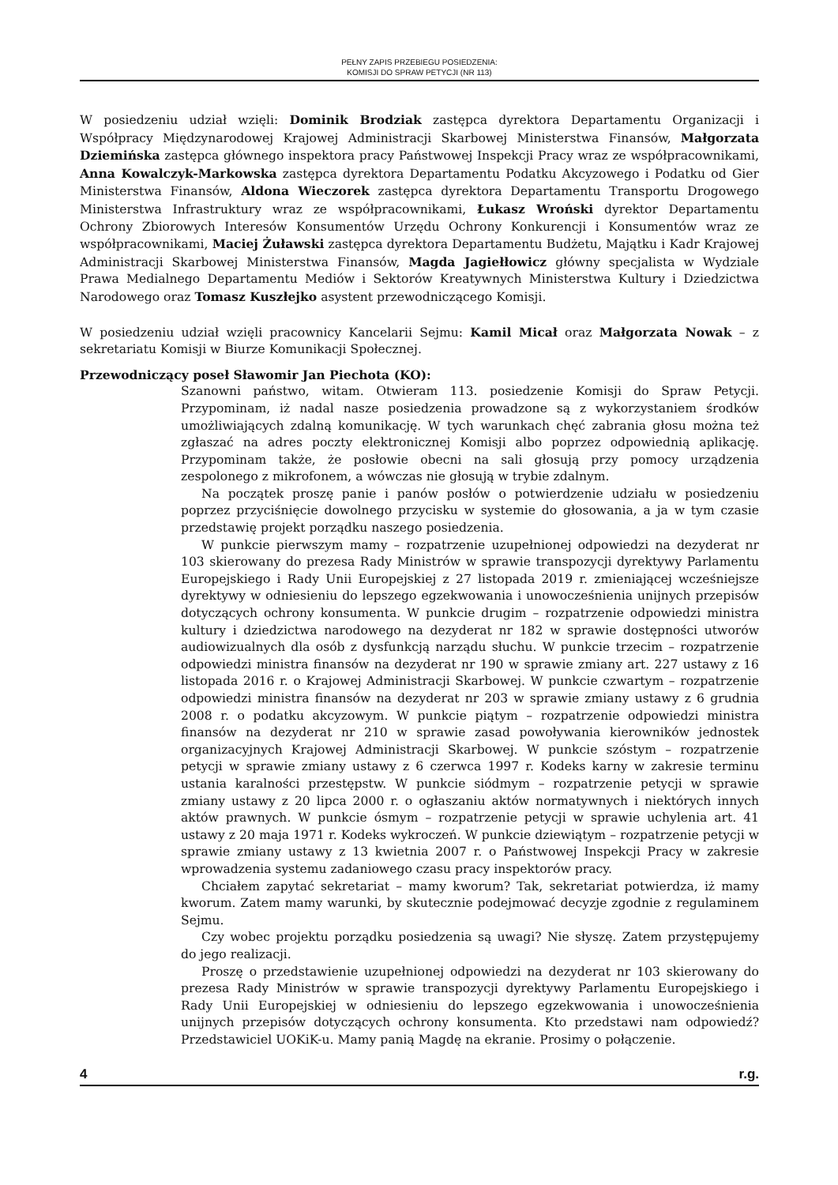PEŁNY ZAPIS PRZEBIEGU POSIEDZENIA:
KOMISJI DO SPRAW PETYCJI (NR 113)
W posiedzeniu udział wzięli: Dominik Brodziak zastępca dyrektora Departamentu Organizacji i Współpracy Międzynarodowej Krajowej Administracji Skarbowej Ministerstwa Finansów, Małgorzata Dziemińska zastępca głównego inspektora pracy Państwowej Inspekcji Pracy wraz ze współpracownikami, Anna Kowalczyk-Markowska zastępca dyrektora Departamentu Podatku Akcyzowego i Podatku od Gier Ministerstwa Finansów, Aldona Wieczorek zastępca dyrektora Departamentu Transportu Drogowego Ministerstwa Infrastruktury wraz ze współpracownikami, Łukasz Wroński dyrektor Departamentu Ochrony Zbiorowych Interesów Konsumentów Urzędu Ochrony Konkurencji i Konsumentów wraz ze współpracownikami, Maciej Żuławski zastępca dyrektora Departamentu Budżetu, Majątku i Kadr Krajowej Administracji Skarbowej Ministerstwa Finansów, Magda Jagiełłowicz główny specjalista w Wydziale Prawa Medialnego Departamentu Mediów i Sektorów Kreatywnych Ministerstwa Kultury i Dziedzictwa Narodowego oraz Tomasz Kuszłejko asystent przewodniczącego Komisji.
W posiedzeniu udział wzięli pracownicy Kancelarii Sejmu: Kamil Micał oraz Małgorzata Nowak – z sekretariatu Komisji w Biurze Komunikacji Społecznej.
Przewodniczący poseł Sławomir Jan Piechota (KO):
Szanowni państwo, witam. Otwieram 113. posiedzenie Komisji do Spraw Petycji. Przypominam, iż nadal nasze posiedzenia prowadzone są z wykorzystaniem środków umożliwiających zdalną komunikację. W tych warunkach chęć zabrania głosu można też zgłaszać na adres poczty elektronicznej Komisji albo poprzez odpowiednią aplikację. Przypominam także, że posłowie obecni na sali głosują przy pomocy urządzenia zespolonego z mikrofonem, a wówczas nie głosują w trybie zdalnym.
Na początek proszę panie i panów posłów o potwierdzenie udziału w posiedzeniu poprzez przyciśnięcie dowolnego przycisku w systemie do głosowania, a ja w tym czasie przedstawię projekt porządku naszego posiedzenia.
W punkcie pierwszym mamy – rozpatrzenie uzupełnionej odpowiedzi na dezyderat nr 103 skierowany do prezesa Rady Ministrów w sprawie transpozycji dyrektywy Parlamentu Europejskiego i Rady Unii Europejskiej z 27 listopada 2019 r. zmieniającej wcześniejsze dyrektywy w odniesieniu do lepszego egzekwowania i unowocześnienia unijnych przepisów dotyczących ochrony konsumenta. W punkcie drugim – rozpatrzenie odpowiedzi ministra kultury i dziedzictwa narodowego na dezyderat nr 182 w sprawie dostępności utworów audiowizualnych dla osób z dysfunkcją narządu słuchu. W punkcie trzecim – rozpatrzenie odpowiedzi ministra finansów na dezyderat nr 190 w sprawie zmiany art. 227 ustawy z 16 listopada 2016 r. o Krajowej Administracji Skarbowej. W punkcie czwartym – rozpatrzenie odpowiedzi ministra finansów na dezyderat nr 203 w sprawie zmiany ustawy z 6 grudnia 2008 r. o podatku akcyzowym. W punkcie piątym – rozpatrzenie odpowiedzi ministra finansów na dezyderat nr 210 w sprawie zasad powoływania kierowników jednostek organizacyjnych Krajowej Administracji Skarbowej. W punkcie szóstym – rozpatrzenie petycji w sprawie zmiany ustawy z 6 czerwca 1997 r. Kodeks karny w zakresie terminu ustania karalności przestępstw. W punkcie siódmym – rozpatrzenie petycji w sprawie zmiany ustawy z 20 lipca 2000 r. o ogłaszaniu aktów normatywnych i niektórych innych aktów prawnych. W punkcie ósmym – rozpatrzenie petycji w sprawie uchylenia art. 41 ustawy z 20 maja 1971 r. Kodeks wykroczeń. W punkcie dziewiątym – rozpatrzenie petycji w sprawie zmiany ustawy z 13 kwietnia 2007 r. o Państwowej Inspekcji Pracy w zakresie wprowadzenia systemu zadaniowego czasu pracy inspektorów pracy.
Chciałem zapytać sekretariat – mamy kworum? Tak, sekretariat potwierdza, iż mamy kworum. Zatem mamy warunki, by skutecznie podejmować decyzje zgodnie z regulaminem Sejmu.
Czy wobec projektu porządku posiedzenia są uwagi? Nie słyszę. Zatem przystępujemy do jego realizacji.
Proszę o przedstawienie uzupełnionej odpowiedzi na dezyderat nr 103 skierowany do prezesa Rady Ministrów w sprawie transpozycji dyrektywy Parlamentu Europejskiego i Rady Unii Europejskiej w odniesieniu do lepszego egzekwowania i unowocześnienia unijnych przepisów dotyczących ochrony konsumenta. Kto przedstawi nam odpowiedź? Przedstawiciel UOKiK-u. Mamy panią Magdę na ekranie. Prosimy o połączenie.
4 r.g.